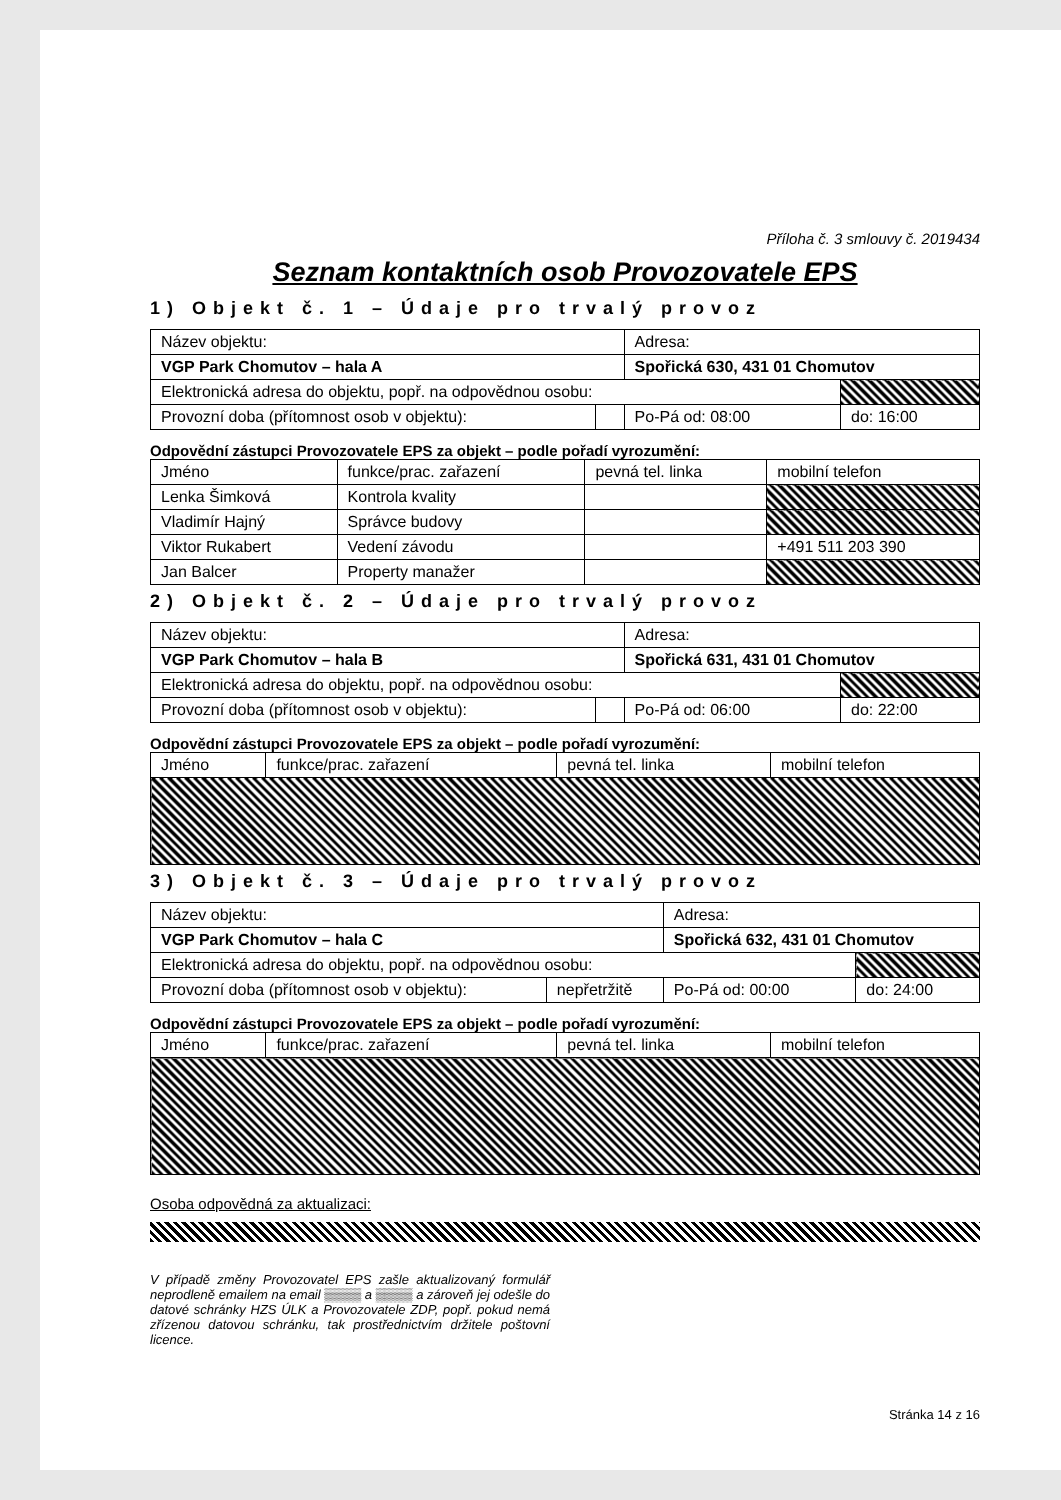Příloha č. 3 smlouvy č. 2019434
Seznam kontaktních osob Provozovatele EPS
1) Objekt č. 1 – Údaje pro trvalý provoz
| Název objektu: | | Adresa: | |
| VGP Park Chomutov – hala A | | Spořická 630, 431 01 Chomutov | |
| Elektronická adresa do objektu, popř. na odpovědnou osobu: | | | |
| Provozní doba (přítomnost osob v objektu): | | Po-Pá od: 08:00 | do: 16:00 |
Odpovědní zástupci Provozovatele EPS za objekt – podle pořadí vyrozumění:
| Jméno | funkce/prac. zařazení | pevná tel. linka | mobilní telefon |
| Lenka Šimková | Kontrola kvality | | |
| Vladimír Hajný | Správce budovy | | |
| Viktor Rukabert | Vedení závodu | | +491 511 203 390 |
| Jan Balcer | Property manažer | | |
2) Objekt č. 2 – Údaje pro trvalý provoz
| Název objektu: | | Adresa: | |
| VGP Park Chomutov – hala B | | Spořická 631, 431 01 Chomutov | |
| Elektronická adresa do objektu, popř. na odpovědnou osobu: | | | |
| Provozní doba (přítomnost osob v objektu): | | Po-Pá od: 06:00 | do: 22:00 |
Odpovědní zástupci Provozovatele EPS za objekt – podle pořadí vyrozumění:
| Jméno | funkce/prac. zařazení | pevná tel. linka | mobilní telefon |
3) Objekt č. 3 – Údaje pro trvalý provoz
| Název objektu: | | Adresa: | |
| VGP Park Chomutov – hala C | | Spořická 632, 431 01 Chomutov | |
| Elektronická adresa do objektu, popř. na odpovědnou osobu: | | | |
| Provozní doba (přítomnost osob v objektu): | nepřetržitě | Po-Pá od: 00:00 | do: 24:00 |
Odpovědní zástupci Provozovatele EPS za objekt – podle pořadí vyrozumění:
| Jméno | funkce/prac. zařazení | pevná tel. linka | mobilní telefon |
Osoba odpovědná za aktualizaci:
V případě změny Provozovatel EPS zašle aktualizovaný formulář neprodleně emailem na email ▒▒▒▒ a ▒▒▒▒ a zároveň jej odešle do datové schránky HZS ÚLK a Provozovatele ZDP, popř. pokud nemá zřízenou datovou schránku, tak prostřednictvím držitele poštovní licence.
Stránka 14 z 16